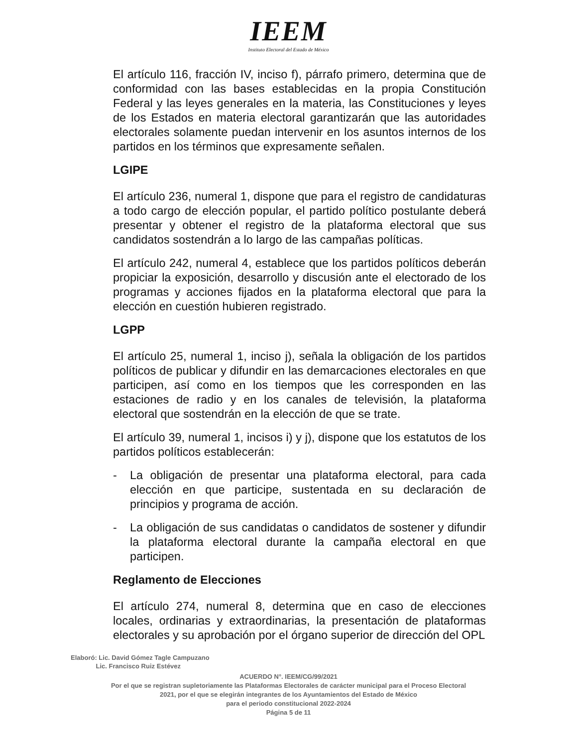IEEM
Instituto Electoral del Estado de México
El artículo 116, fracción IV, inciso f), párrafo primero, determina que de conformidad con las bases establecidas en la propia Constitución Federal y las leyes generales en la materia, las Constituciones y leyes de los Estados en materia electoral garantizarán que las autoridades electorales solamente puedan intervenir en los asuntos internos de los partidos en los términos que expresamente señalen.
LGIPE
El artículo 236, numeral 1, dispone que para el registro de candidaturas a todo cargo de elección popular, el partido político postulante deberá presentar y obtener el registro de la plataforma electoral que sus candidatos sostendrán a lo largo de las campañas políticas.
El artículo 242, numeral 4, establece que los partidos políticos deberán propiciar la exposición, desarrollo y discusión ante el electorado de los programas y acciones fijados en la plataforma electoral que para la elección en cuestión hubieren registrado.
LGPP
El artículo 25, numeral 1, inciso j), señala la obligación de los partidos políticos de publicar y difundir en las demarcaciones electorales en que participen, así como en los tiempos que les corresponden en las estaciones de radio y en los canales de televisión, la plataforma electoral que sostendrán en la elección de que se trate.
El artículo 39, numeral 1, incisos i) y j), dispone que los estatutos de los partidos políticos establecerán:
- La obligación de presentar una plataforma electoral, para cada elección en que participe, sustentada en su declaración de principios y programa de acción.
- La obligación de sus candidatas o candidatos de sostener y difundir la plataforma electoral durante la campaña electoral en que participen.
Reglamento de Elecciones
El artículo 274, numeral 8, determina que en caso de elecciones locales, ordinarias y extraordinarias, la presentación de plataformas electorales y su aprobación por el órgano superior de dirección del OPL
Elaboró: Lic. David Gómez Tagle Campuzano
Lic. Francisco Ruiz Estévez
ACUERDO N°. IEEM/CG/99/2021
Por el que se registran supletoriamente las Plataformas Electorales de carácter municipal para el Proceso Electoral
2021, por el que se elegirán integrantes de los Ayuntamientos del Estado de México
para el periodo constitucional 2022-2024
Página 5 de 11